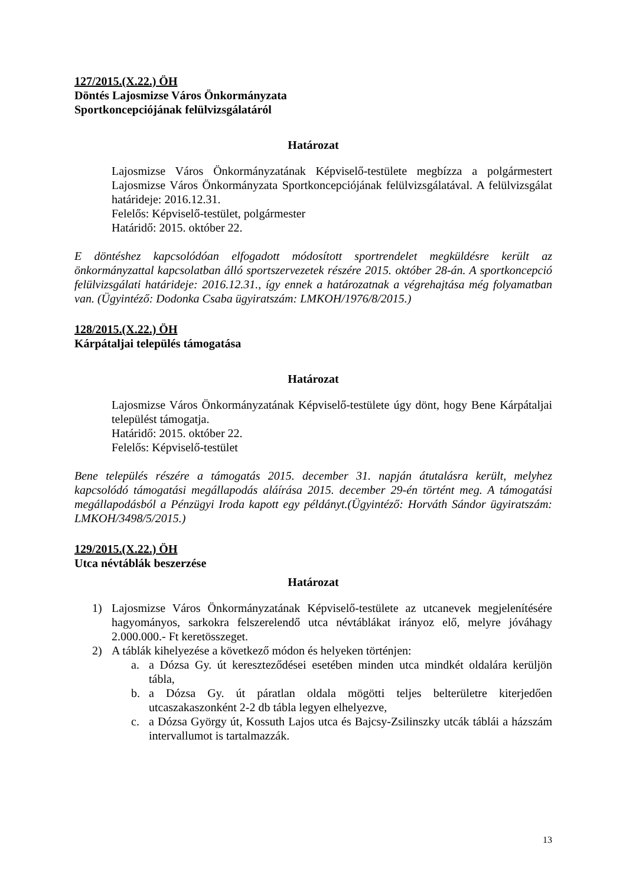127/2015.(X.22.) ÖH
Döntés Lajosmizse Város Önkormányzata
Sportkoncepciójának felülvizsgálatáról
Határozat
Lajosmizse Város Önkormányzatának Képviselő-testülete megbízza a polgármestert Lajosmizse Város Önkormányzata Sportkoncepciójának felülvizsgálatával. A felülvizsgálat határideje: 2016.12.31.
Felelős: Képviselő-testület, polgármester
Határidő: 2015. október 22.
E döntéshez kapcsolódóan elfogadott módosított sportrendelet megküldésre került az önkormányzattal kapcsolatban álló sportszervezetek részére 2015. október 28-án. A sportkoncepció felülvizsgálati határideje: 2016.12.31., így ennek a határozatnak a végrehajtása még folyamatban van. (Ügyintéző: Dodonka Csaba ügyiratszám: LMKOH/1976/8/2015.)
128/2015.(X.22.) ÖH
Kárpátaljai település támogatása
Határozat
Lajosmizse Város Önkormányzatának Képviselő-testülete úgy dönt, hogy Bene Kárpátaljai települést támogatja.
Határidő: 2015. október 22.
Felelős: Képviselő-testület
Bene település részére a támogatás 2015. december 31. napján átutalásra került, melyhez kapcsolódó támogatási megállapodás aláírása 2015. december 29-én történt meg. A támogatási megállapodásból a Pénzügyi Iroda kapott egy példányt.(Ügyintéző: Horváth Sándor ügyiratszám: LMKOH/3498/5/2015.)
129/2015.(X.22.) ÖH
Utca névtáblák beszerzése
Határozat
1) Lajosmizse Város Önkormányzatának Képviselő-testülete az utcanevek megjelenítésére hagyományos, sarkokra felszerelendő utca névtáblákat irányoz elő, melyre jóváhagy 2.000.000.- Ft keretösszeget.
2) A táblák kihelyezése a következő módon és helyeken történjen:
a. a Dózsa Gy. út kereszteződései esetében minden utca mindkét oldalára kerüljön tábla,
b. a Dózsa Gy. út páratlan oldala mögötti teljes belterületre kiterjedően utcaszakaszonként 2-2 db tábla legyen elhelyezve,
c. a Dózsa György út, Kossuth Lajos utca és Bajcsy-Zsilinszky utcák táblái a házszám intervallumot is tartalmazzák.
13